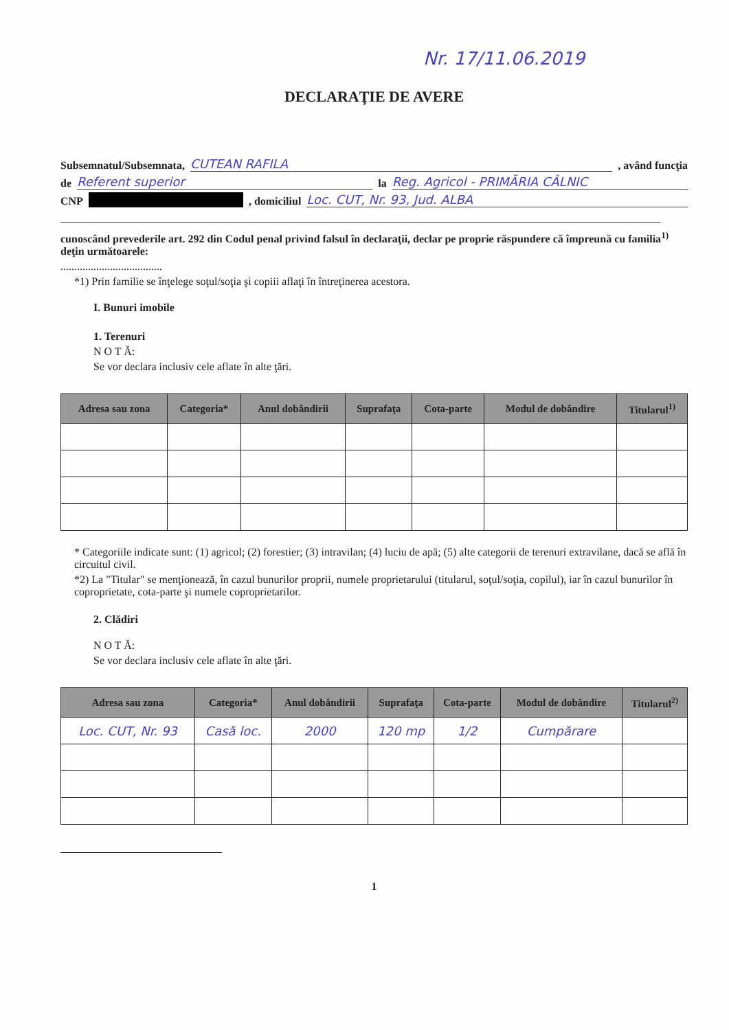Nr. 17/11.06.2019
DECLARAŢIE DE AVERE
Subsemnatul/Subsemnata, CUTEAN RAFILA , având funcţia
de Referent superior la Reg. Agricol - PRIMĂRIA CÂLNIC
CNP , domiciliul Loc. CUT, Nr. 93, Jud. ALBA
cunoscând prevederile art. 292 din Codul penal privind falsul în declaraţii, declar pe proprie răspundere că împreună cu familia<sup>1)</sup> deţin următoarele:
.....................................
*1) Prin familie se înţelege soţul/soţia şi copiii aflaţi în întreţinerea acestora.
I. Bunuri imobile
1. Terenuri
N O T Ă:
Se vor declara inclusiv cele aflate în alte ţări.
| Adresa sau zona | Categoria* | Anul dobândirii | Suprafaţa | Cota-parte | Modul de dobândire | Titularul<sup>1)</sup> |
| --- | --- | --- | --- | --- | --- | --- |
* Categoriile indicate sunt: (1) agricol; (2) forestier; (3) intravilan; (4) luciu de apă; (5) alte categorii de terenuri extravilane, dacă se află în circuitul civil.
*2) La "Titular" se menţionează, în cazul bunurilor proprii, numele proprietarului (titularul, soţul/soţia, copilul), iar în cazul bunurilor în coproprietate, cota-parte şi numele coproprietarilor.
2. Clădiri
N O T Ă:
Se vor declara inclusiv cele aflate în alte ţări.
| Adresa sau zona | Categoria* | Anul dobândirii | Suprafaţa | Cota-parte | Modul de dobândire | Titularul<sup>2)</sup> |
| --- | --- | --- | --- | --- | --- | --- |
| Loc. CUT, Nr. 93 | Casă loc. | 2000 | 120 mp | 1/2 | Cumpărare | |
1